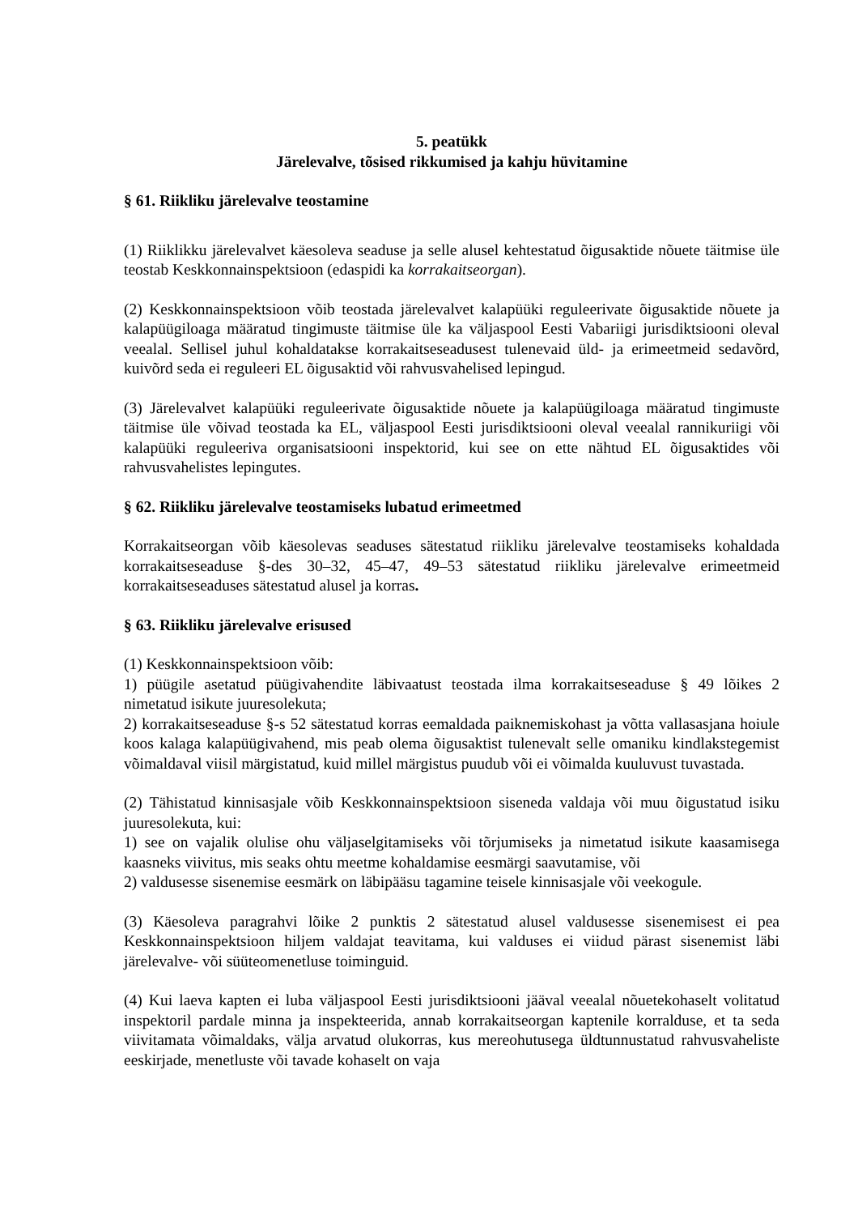5. peatükk
Järelevalve, tõsised rikkumised ja kahju hüvitamine
§ 61. Riikliku järelevalve teostamine
(1) Riiklikku järelevalvet käesoleva seaduse ja selle alusel kehtestatud õigusaktide nõuete täitmise üle teostab Keskkonnainspektsioon (edaspidi ka korrakaitseorgan).
(2) Keskkonnainspektsioon võib teostada järelevalvet kalapüüki reguleerivate õigusaktide nõuete ja kalapüügiloaga määratud tingimuste täitmise üle ka väljaspool Eesti Vabariigi jurisdiktsiooni oleval veealal. Sellisel juhul kohaldatakse korrakaitseseadusest tulenevaid üld- ja erimeetmeid sedavõrd, kuivõrd seda ei reguleeri EL õigusaktid või rahvusvahelised lepingud.
(3) Järelevalvet kalapüüki reguleerivate õigusaktide nõuete ja kalapüügiloaga määratud tingimuste täitmise üle võivad teostada ka EL, väljaspool Eesti jurisdiktsiooni oleval veealal rannikuriigi või kalapüüki reguleeriva organisatsiooni inspektorid, kui see on ette nähtud EL õigusaktides või rahvusvahelistes lepingutes.
§ 62. Riikliku järelevalve teostamiseks lubatud erimeetmed
Korrakaitseorgan võib käesolevas seaduses sätestatud riikliku järelevalve teostamiseks kohaldada korrakaitseseaduse §-des 30–32, 45–47, 49–53 sätestatud riikliku järelevalve erimeetmeid korrakaitseseaduses sätestatud alusel ja korras.
§ 63. Riikliku järelevalve erisused
(1) Keskkonnainspektsioon võib:
1) püügile asetatud püügivahendite läbivaatust teostada ilma korrakaitseseaduse § 49 lõikes 2 nimetatud isikute juuresolekuta;
2) korrakaitseseaduse §-s 52 sätestatud korras eemaldada paiknemiskohast ja võtta vallasasjana hoiule koos kalaga kalapüügivahend, mis peab olema õigusaktist tulenevalt selle omaniku kindlakstegemist võimaldaval viisil märgistatud, kuid millel märgistus puudub või ei võimalda kuuluvust tuvastada.
(2) Tähistatud kinnisasjale võib Keskkonnainspektsioon siseneda valdaja või muu õigustatud isiku juuresolekuta, kui:
1) see on vajalik olulise ohu väljaselgitamiseks või tõrjumiseks ja nimetatud isikute kaasamisega kaasneks viivitus, mis seaks ohtu meetme kohaldamise eesmärgi saavutamise, või
2) valdusesse sisenemise eesmärk on läbipääsu tagamine teisele kinnisasjale või veekogule.
(3) Käesoleva paragrahvi lõike 2 punktis 2 sätestatud alusel valdusesse sisenemisest ei pea Keskkonnainspektsioon hiljem valdajat teavitama, kui valduses ei viidud pärast sisenemist läbi järelevalve- või süüteomenetluse toiminguid.
(4) Kui laeva kapten ei luba väljaspool Eesti jurisdiktsiooni jääval veealal nõuetekohaselt volitatud inspektoril pardale minna ja inspekteerida, annab korrakaitseorgan kaptenile korralduse, et ta seda viivitamata võimaldaks, välja arvatud olukorras, kus mereohutusega üldtunnustatud rahvusvaheliste eeskirjade, menetluste või tavade kohaselt on vaja